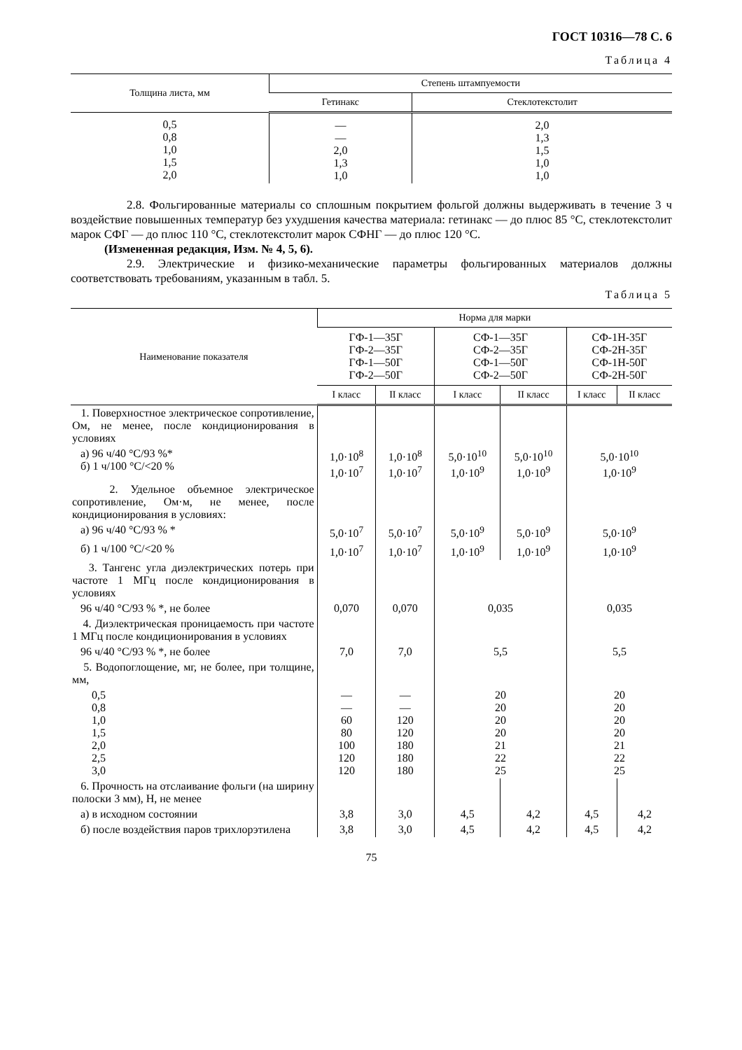ГОСТ 10316—78 С. 6
Таблица 4
| Толщина листа, мм | Степень штампуемости | |
| --- | --- | --- |
| | Гетинакс | Стеклотекстолит |
| 0,5 0,8 1,0 1,5 2,0 | — — 2,0 1,3 1,0 | 2,0 1,3 1,5 1,0 1,0 |
2.8. Фольгированные материалы со сплошным покрытием фольгой должны выдерживать в течение 3 ч воздействие повышенных температур без ухудшения качества материала: гетинакс — до плюс 85 °С, стеклотекстолит марок СФГ — до плюс 110 °С, стеклотекстолит марок СФНГ — до плюс 120 °С.
(Измененная редакция, Изм. № 4, 5, 6).
2.9. Электрические и физико-механические параметры фольгированных материалов должны соответствовать требованиям, указанным в табл. 5.
Таблица 5
| Наименование показателя | Норма для марки | | | | | |
| --- | --- | --- | --- | --- | --- | --- |
| | ГФ-1—35Г ГФ-2—35Г ГФ-1—50Г ГФ-2—50Г | | СФ-1—35Г СФ-2—35Г СФ-1—50Г СФ-2—50Г | | СФ-1Н-35Г СФ-2Н-35Г СФ-1Н-50Г СФ-2Н-50Г | |
| | I класс | II класс | I класс | II класс | I класс | II класс |
| 1. Поверхностное электрическое сопротивление, Ом, не менее, после кондиционирования в условиях | | | | | | |
| а) 96 ч/40 °С/93 %* б) 1 ч/100 °С/<20 % | 1,0·10<sup>8</sup> 1,0·10<sup>7</sup> | 1,0·10<sup>8</sup> 1,0·10<sup>7</sup> | 5,0·10<sup>10</sup> 1,0·10<sup>9</sup> | 5,0·10<sup>10</sup> 1,0·10<sup>9</sup> | 5,0·10<sup>10</sup> 1,0·10<sup>9</sup> | |
| 2. Удельное объемное электрическое сопротивление, Ом·м, не менее, после кондиционирования в условиях: | | | | | | |
| а) 96 ч/40 °С/93 % * | 5,0·10<sup>7</sup> | 5,0·10<sup>7</sup> | 5,0·10<sup>9</sup> | 5,0·10<sup>9</sup> | 5,0·10<sup>9</sup> | |
| б) 1 ч/100 °С/<20 % | 1,0·10<sup>7</sup> | 1,0·10<sup>7</sup> | 1,0·10<sup>9</sup> | 1,0·10<sup>9</sup> | 1,0·10<sup>9</sup> | |
| 3. Тангенс угла диэлектрических потерь при частоте 1 МГц после кондиционирования в условиях | | | | | | |
| 96 ч/40 °С/93 % *, не более | 0,070 | 0,070 | 0,035 | | 0,035 | |
| 4. Диэлектрическая проницаемость при частоте 1 МГц после кондиционирования в условиях | | | | | | |
| 96 ч/40 °С/93 % *, не более | 7,0 | 7,0 | 5,5 | | 5,5 | |
| 5. Водопоглощение, мг, не более, при толщине, мм, | | | | | | |
| 0,5 0,8 1,0 1,5 2,0 2,5 3,0 | — — 60 80 100 120 120 | — — 120 120 180 180 180 | 20 20 20 20 21 22 25 | | 20 20 20 20 21 22 25 | |
| 6. Прочность на отслаивание фольги (на ширину полоски 3 мм), Н, не менее | | | | | | |
| а) в исходном состоянии | 3,8 | 3,0 | 4,5 | 4,2 | 4,5 | 4,2 |
| б) после воздействия паров трихлорэтилена | 3,8 | 3,0 | 4,5 | 4,2 | 4,5 | 4,2 |
75